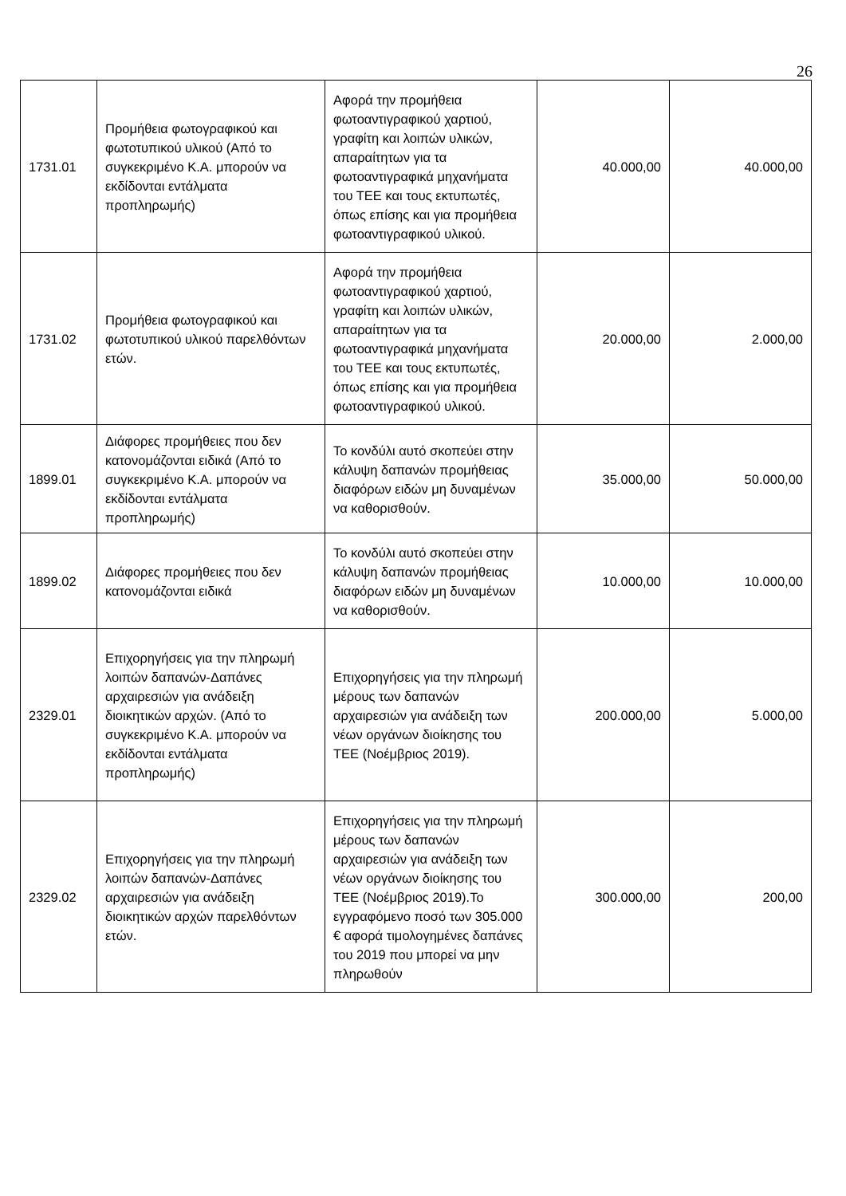26
| 1731.01 | Προμήθεια φωτογραφικού και φωτοτυπικού υλικού (Από το συγκεκριμένο Κ.Α. μπορούν να εκδίδονται εντάλματα προπληρωμής) | Αφορά την προμήθεια φωτοαντιγραφικού χαρτιού, γραφίτη και λοιπών υλικών, απαραίτητων για τα φωτοαντιγραφικά μηχανήματα του ΤΕΕ και τους εκτυπωτές, όπως επίσης και για προμήθεια φωτοαντιγραφικού υλικού. | 40.000,00 | 40.000,00 |
| 1731.02 | Προμήθεια φωτογραφικού και φωτοτυπικού υλικού παρελθόντων ετών. | Αφορά την προμήθεια φωτοαντιγραφικού χαρτιού, γραφίτη και λοιπών υλικών, απαραίτητων για τα φωτοαντιγραφικά μηχανήματα του ΤΕΕ και τους εκτυπωτές, όπως επίσης και για προμήθεια φωτοαντιγραφικού υλικού. | 20.000,00 | 2.000,00 |
| 1899.01 | Διάφορες προμήθειες που δεν κατονομάζονται ειδικά (Από το συγκεκριμένο Κ.Α. μπορούν να εκδίδονται εντάλματα προπληρωμής) | Το κονδύλι αυτό σκοπεύει στην κάλυψη δαπανών προμήθειας διαφόρων ειδών μη δυναμένων να καθορισθούν. | 35.000,00 | 50.000,00 |
| 1899.02 | Διάφορες προμήθειες που δεν κατονομάζονται ειδικά | Το κονδύλι αυτό σκοπεύει στην κάλυψη δαπανών προμήθειας διαφόρων ειδών μη δυναμένων να καθορισθούν. | 10.000,00 | 10.000,00 |
| 2329.01 | Επιχορηγήσεις για την πληρωμή λοιπών δαπανών-Δαπάνες αρχαιρεσιών για ανάδειξη διοικητικών αρχών. (Από το συγκεκριμένο Κ.Α. μπορούν να εκδίδονται εντάλματα προπληρωμής) | Επιχορηγήσεις για την πληρωμή μέρους των δαπανών αρχαιρεσιών για ανάδειξη των νέων οργάνων διοίκησης του ΤΕΕ (Νοέμβριος 2019). | 200.000,00 | 5.000,00 |
| 2329.02 | Επιχορηγήσεις για την πληρωμή λοιπών δαπανών-Δαπάνες αρχαιρεσιών για ανάδειξη διοικητικών αρχών παρελθόντων ετών. | Επιχορηγήσεις για την πληρωμή μέρους των δαπανών αρχαιρεσιών για ανάδειξη των νέων οργάνων διοίκησης του ΤΕΕ (Νοέμβριος 2019).Το εγγραφόμενο ποσό των 305.000 € αφορά τιμολογημένες δαπάνες του 2019 που μπορεί να μην πληρωθούν | 300.000,00 | 200,00 |